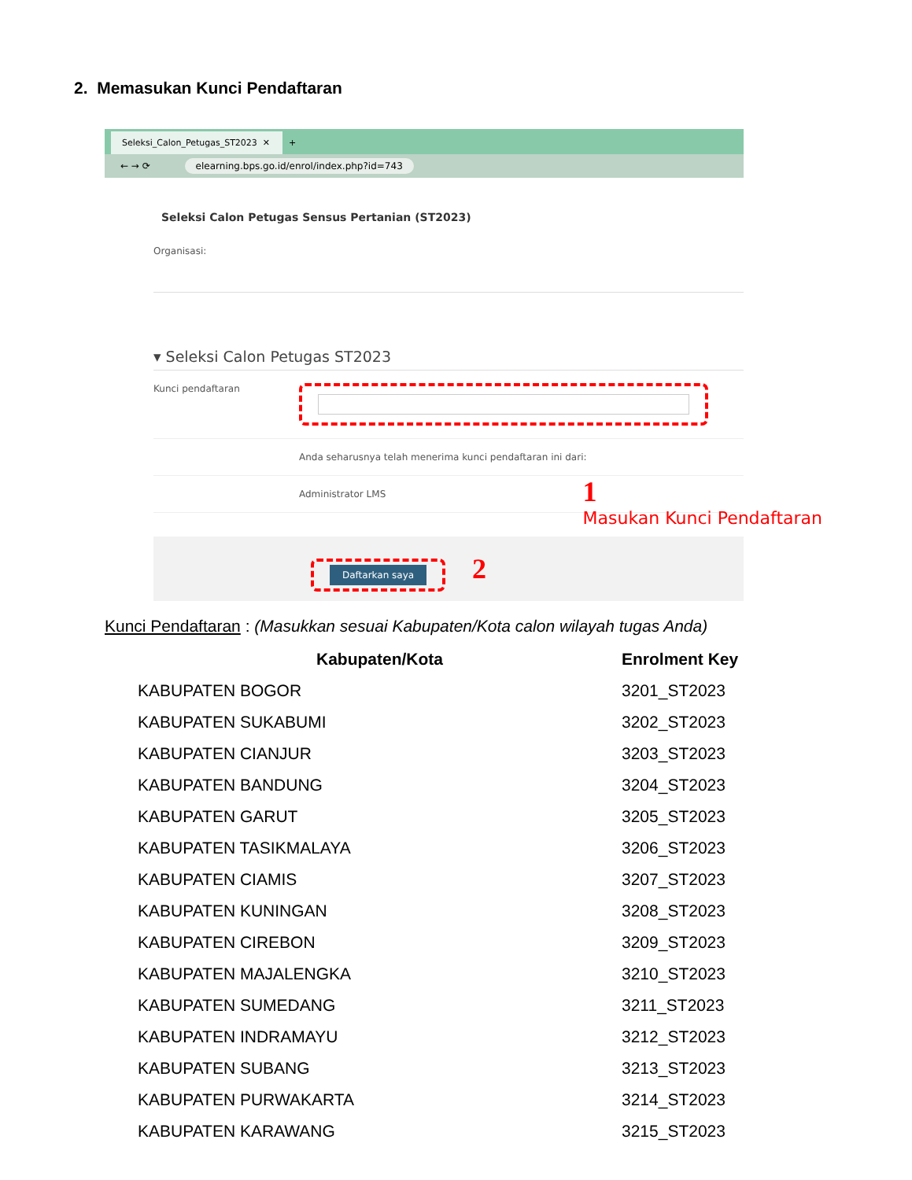2. Memasukan Kunci Pendaftaran
Seleksi_Calon_Petugas_ST2023 ✕
+
← → ⟳ elearning.bps.go.id/enrol/index.php?id=743
Seleksi Calon Petugas Sensus Pertanian (ST2023)
Organisasi:
▾ Seleksi Calon Petugas ST2023
Kunci pendaftaran
Anda seharusnya telah menerima kunci pendaftaran ini dari:
Administrator LMS
Daftarkan saya 2
1
Masukan Kunci Pendaftaran
Kunci Pendaftaran : (Masukkan sesuai Kabupaten/Kota calon wilayah tugas Anda)
| Kabupaten/Kota | Enrolment Key |
| --- | --- |
| KABUPATEN BOGOR | 3201_ST2023 |
| KABUPATEN SUKABUMI | 3202_ST2023 |
| KABUPATEN CIANJUR | 3203_ST2023 |
| KABUPATEN BANDUNG | 3204_ST2023 |
| KABUPATEN GARUT | 3205_ST2023 |
| KABUPATEN TASIKMALAYA | 3206_ST2023 |
| KABUPATEN CIAMIS | 3207_ST2023 |
| KABUPATEN KUNINGAN | 3208_ST2023 |
| KABUPATEN CIREBON | 3209_ST2023 |
| KABUPATEN MAJALENGKA | 3210_ST2023 |
| KABUPATEN SUMEDANG | 3211_ST2023 |
| KABUPATEN INDRAMAYU | 3212_ST2023 |
| KABUPATEN SUBANG | 3213_ST2023 |
| KABUPATEN PURWAKARTA | 3214_ST2023 |
| KABUPATEN KARAWANG | 3215_ST2023 |